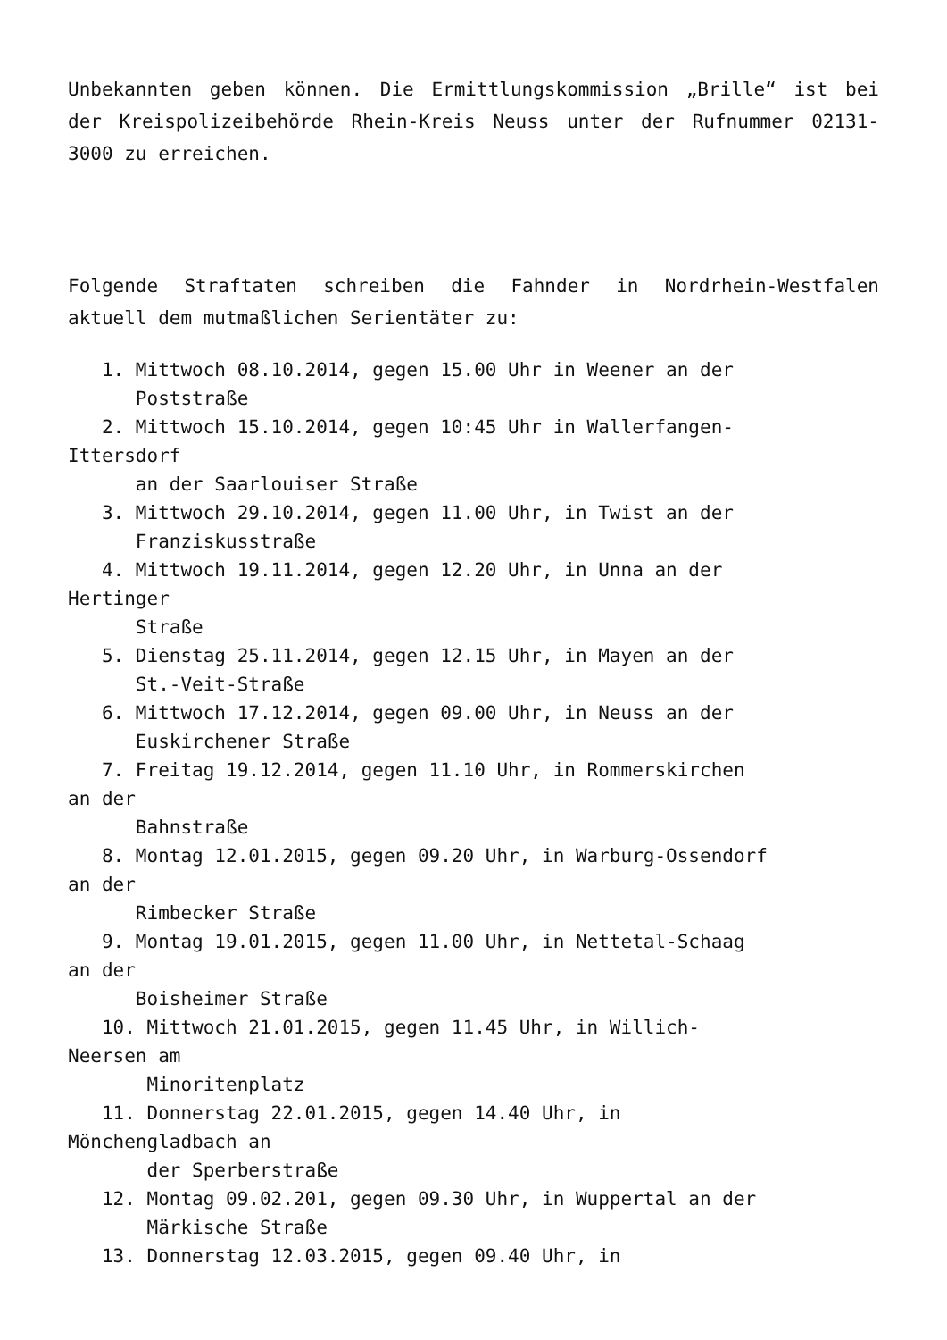Unbekannten geben können. Die Ermittlungskommission „Brille“ ist bei der Kreispolizeibehörde Rhein-Kreis Neuss unter der Rufnummer 02131-3000 zu erreichen.
Folgende Straftaten schreiben die Fahnder in Nordrhein-Westfalen aktuell dem mutmaßlichen Serientäter zu:
1. Mittwoch 08.10.2014, gegen 15.00 Uhr in Weener an der Poststraße 2. Mittwoch 15.10.2014, gegen 10:45 Uhr in Wallerfangen- Ittersdorf an der Saarlouiser Straße 3. Mittwoch 29.10.2014, gegen 11.00 Uhr, in Twist an der Franziskusstraße 4. Mittwoch 19.11.2014, gegen 12.20 Uhr, in Unna an der Hertinger Straße 5. Dienstag 25.11.2014, gegen 12.15 Uhr, in Mayen an der St.-Veit-Straße 6. Mittwoch 17.12.2014, gegen 09.00 Uhr, in Neuss an der Euskirchener Straße 7. Freitag 19.12.2014, gegen 11.10 Uhr, in Rommerskirchen an der Bahnstraße 8. Montag 12.01.2015, gegen 09.20 Uhr, in Warburg-Ossendorf an der Rimbecker Straße 9. Montag 19.01.2015, gegen 11.00 Uhr, in Nettetal-Schaag an der Boisheimer Straße 10. Mittwoch 21.01.2015, gegen 11.45 Uhr, in Willich- Neersen am Minoritenplatz 11. Donnerstag 22.01.2015, gegen 14.40 Uhr, in Mönchengladbach an der Sperberstraße 12. Montag 09.02.201, gegen 09.30 Uhr, in Wuppertal an der Märkische Straße 13. Donnerstag 12.03.2015, gegen 09.40 Uhr, in